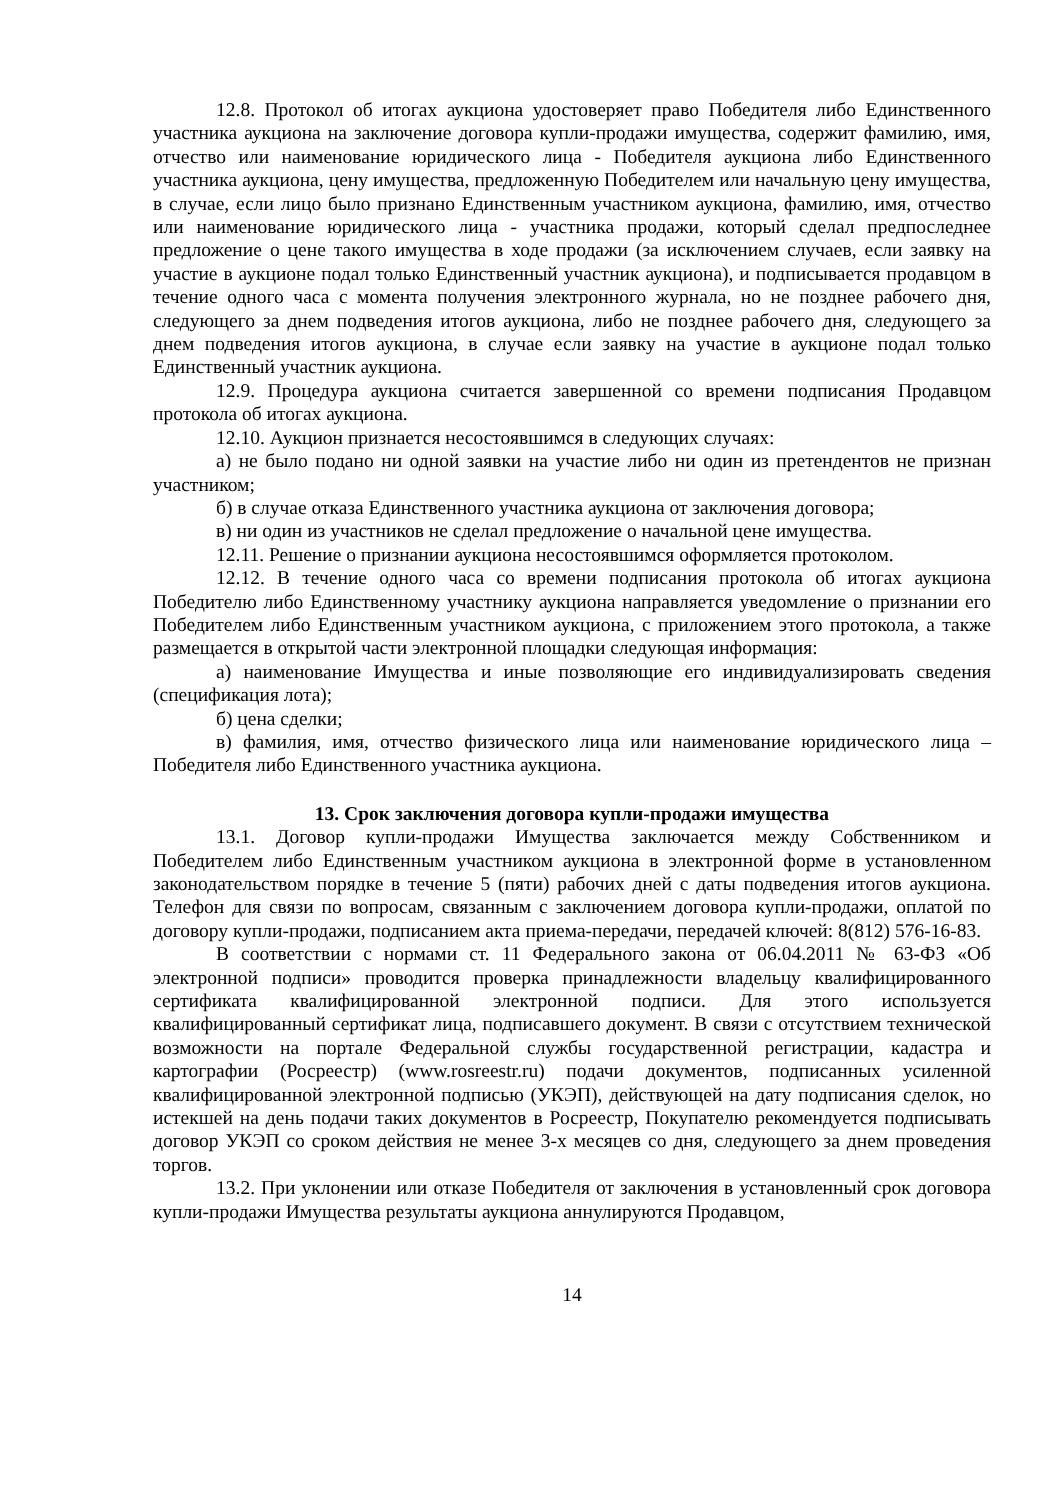12.8. Протокол об итогах аукциона удостоверяет право Победителя либо Единственного участника аукциона на заключение договора купли-продажи имущества, содержит фамилию, имя, отчество или наименование юридического лица - Победителя аукциона либо Единственного участника аукциона, цену имущества, предложенную Победителем или начальную цену имущества, в случае, если лицо было признано Единственным участником аукциона, фамилию, имя, отчество или наименование юридического лица - участника продажи, который сделал предпоследнее предложение о цене такого имущества в ходе продажи (за исключением случаев, если заявку на участие в аукционе подал только Единственный участник аукциона), и подписывается продавцом в течение одного часа с момента получения электронного журнала, но не позднее рабочего дня, следующего за днем подведения итогов аукциона, либо не позднее рабочего дня, следующего за днем подведения итогов аукциона, в случае если заявку на участие в аукционе подал только Единственный участник аукциона.
12.9. Процедура аукциона считается завершенной со времени подписания Продавцом протокола об итогах аукциона.
12.10. Аукцион признается несостоявшимся в следующих случаях:
а) не было подано ни одной заявки на участие либо ни один из претендентов не признан участником;
б) в случае отказа Единственного участника аукциона от заключения договора;
в) ни один из участников не сделал предложение о начальной цене имущества.
12.11. Решение о признании аукциона несостоявшимся оформляется протоколом.
12.12. В течение одного часа со времени подписания протокола об итогах аукциона Победителю либо Единственному участнику аукциона направляется уведомление о признании его Победителем либо Единственным участником аукциона, с приложением этого протокола, а также размещается в открытой части электронной площадки следующая информация:
а) наименование Имущества и иные позволяющие его индивидуализировать сведения (спецификация лота);
б) цена сделки;
в) фамилия, имя, отчество физического лица или наименование юридического лица – Победителя либо Единственного участника аукциона.
13. Срок заключения договора купли-продажи имущества
13.1. Договор купли-продажи Имущества заключается между Собственником и Победителем либо Единственным участником аукциона в электронной форме в установленном законодательством порядке в течение 5 (пяти) рабочих дней с даты подведения итогов аукциона. Телефон для связи по вопросам, связанным с заключением договора купли-продажи, оплатой по договору купли-продажи, подписанием акта приема-передачи, передачей ключей: 8(812) 576-16-83.
В соответствии с нормами ст. 11 Федерального закона от 06.04.2011 № 63-ФЗ «Об электронной подписи» проводится проверка принадлежности владельцу квалифицированного сертификата квалифицированной электронной подписи. Для этого используется квалифицированный сертификат лица, подписавшего документ. В связи с отсутствием технической возможности на портале Федеральной службы государственной регистрации, кадастра и картографии (Росреестр) (www.rosreestr.ru) подачи документов, подписанных усиленной квалифицированной электронной подписью (УКЭП), действующей на дату подписания сделок, но истекшей на день подачи таких документов в Росреестр, Покупателю рекомендуется подписывать договор УКЭП со сроком действия не менее 3-х месяцев со дня, следующего за днем проведения торгов.
13.2. При уклонении или отказе Победителя от заключения в установленный срок договора купли-продажи Имущества результаты аукциона аннулируются Продавцом,
14